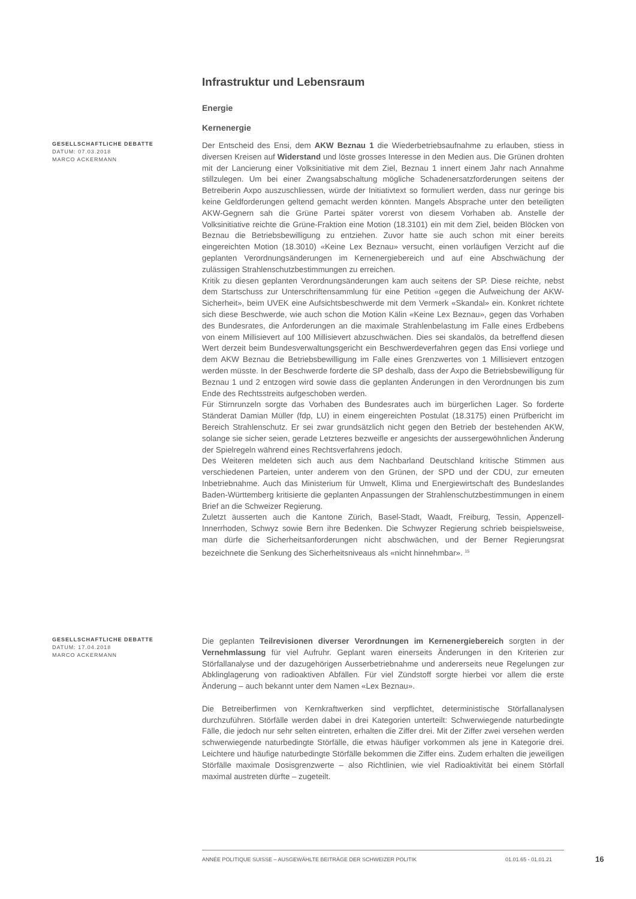Infrastruktur und Lebensraum
Energie
Kernenergie
GESELLSCHAFTLICHE DEBATTE
DATUM: 07.03.2018
MARCO ACKERMANN
Der Entscheid des Ensi, dem AKW Beznau 1 die Wiederbetriebsaufnahme zu erlauben, stiess in diversen Kreisen auf Widerstand und löste grosses Interesse in den Medien aus. Die Grünen drohten mit der Lancierung einer Volksinitiative mit dem Ziel, Beznau 1 innert einem Jahr nach Annahme stillzulegen. Um bei einer Zwangsabschaltung mögliche Schadenersatzforderungen seitens der Betreiberin Axpo auszuschliessen, würde der Initiativtext so formuliert werden, dass nur geringe bis keine Geldforderungen geltend gemacht werden könnten. Mangels Absprache unter den beteiligten AKW-Gegnern sah die Grüne Partei später vorerst von diesem Vorhaben ab. Anstelle der Volksinitiative reichte die Grüne-Fraktion eine Motion (18.3101) ein mit dem Ziel, beiden Blöcken von Beznau die Betriebsbewilligung zu entziehen. Zuvor hatte sie auch schon mit einer bereits eingereichten Motion (18.3010) «Keine Lex Beznau» versucht, einen vorläufigen Verzicht auf die geplanten Verordnungsänderungen im Kernenergiebereich und auf eine Abschwächung der zulässigen Strahlenschutzbestimmungen zu erreichen.
Kritik zu diesen geplanten Verordnungsänderungen kam auch seitens der SP. Diese reichte, nebst dem Startschuss zur Unterschriftensammlung für eine Petition «gegen die Aufweichung der AKW-Sicherheit», beim UVEK eine Aufsichtsbeschwerde mit dem Vermerk «Skandal» ein. Konkret richtete sich diese Beschwerde, wie auch schon die Motion Kälin «Keine Lex Beznau», gegen das Vorhaben des Bundesrates, die Anforderungen an die maximale Strahlenbelastung im Falle eines Erdbebens von einem Millisievert auf 100 Millisievert abzuschwächen. Dies sei skandalös, da betreffend diesen Wert derzeit beim Bundesverwaltungsgericht ein Beschwerdeverfahren gegen das Ensi vorliege und dem AKW Beznau die Betriebsbewilligung im Falle eines Grenzwertes von 1 Millisievert entzogen werden müsste. In der Beschwerde forderte die SP deshalb, dass der Axpo die Betriebsbewilligung für Beznau 1 und 2 entzogen wird sowie dass die geplanten Änderungen in den Verordnungen bis zum Ende des Rechtsstreits aufgeschoben werden.
Für Stirnrunzeln sorgte das Vorhaben des Bundesrates auch im bürgerlichen Lager. So forderte Ständerat Damian Müller (fdp, LU) in einem eingereichten Postulat (18.3175) einen Prüfbericht im Bereich Strahlenschutz. Er sei zwar grundsätzlich nicht gegen den Betrieb der bestehenden AKW, solange sie sicher seien, gerade Letzteres bezweifle er angesichts der aussergewöhnlichen Änderung der Spielregeln während eines Rechtsverfahrens jedoch.
Des Weiteren meldeten sich auch aus dem Nachbarland Deutschland kritische Stimmen aus verschiedenen Parteien, unter anderem von den Grünen, der SPD und der CDU, zur erneuten Inbetriebnahme. Auch das Ministerium für Umwelt, Klima und Energiewirtschaft des Bundeslandes Baden-Württemberg kritisierte die geplanten Anpassungen der Strahlenschutzbestimmungen in einem Brief an die Schweizer Regierung.
Zuletzt äusserten auch die Kantone Zürich, Basel-Stadt, Waadt, Freiburg, Tessin, Appenzell-Innerrhoden, Schwyz sowie Bern ihre Bedenken. Die Schwyzer Regierung schrieb beispielsweise, man dürfe die Sicherheitsanforderungen nicht abschwächen, und der Berner Regierungsrat bezeichnete die Senkung des Sicherheitsniveaus als «nicht hinnehmbar». <sup>15</sup>
GESELLSCHAFTLICHE DEBATTE
DATUM: 17.04.2018
MARCO ACKERMANN
Die geplanten Teilrevisionen diverser Verordnungen im Kernenergiebereich sorgten in der Vernehmlassung für viel Aufruhr. Geplant waren einerseits Änderungen in den Kriterien zur Störfallanalyse und der dazugehörigen Ausserbetriebnahme und andererseits neue Regelungen zur Abklinglagerung von radioaktiven Abfällen. Für viel Zündstoff sorgte hierbei vor allem die erste Änderung – auch bekannt unter dem Namen «Lex Beznau».
Die Betreiberfirmen von Kernkraftwerken sind verpflichtet, deterministische Störfallanalysen durchzuführen. Störfälle werden dabei in drei Kategorien unterteilt: Schwerwiegende naturbedingte Fälle, die jedoch nur sehr selten eintreten, erhalten die Ziffer drei. Mit der Ziffer zwei versehen werden schwerwiegende naturbedingte Störfälle, die etwas häufiger vorkommen als jene in Kategorie drei. Leichtere und häufige naturbedingte Störfälle bekommen die Ziffer eins. Zudem erhalten die jeweiligen Störfälle maximale Dosisgrenzwerte – also Richtlinien, wie viel Radioaktivität bei einem Störfall maximal austreten dürfte – zugeteilt.
ANNÉE POLITIQUE SUISSE – AUSGEWÄHLTE BEITRÄGE DER SCHWEIZER POLITIK 01.01.65 - 01.01.21
16